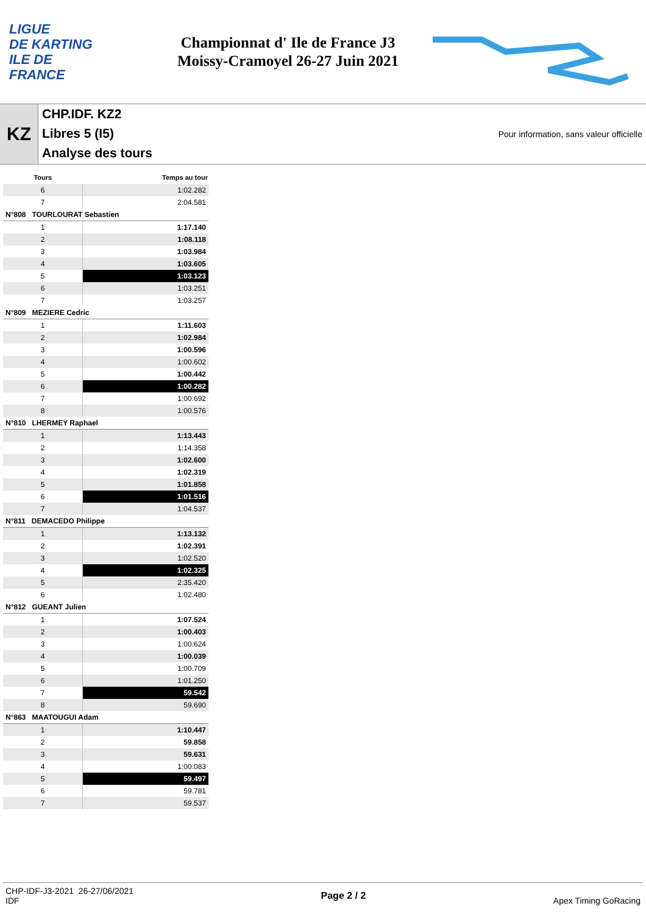LIGUE
DE KARTING
ILE DE
FRANCE
Championnat d' Ile de France J3
Moissy-Cramoyel 26-27 Juin 2021
KZ
CHP.IDF. KZ2
Libres 5 (I5)
Analyse des tours
Pour information, sans valeur officielle
| Tours | Temps au tour |
| --- | --- |
| 6 | 1:02.282 |
| 7 | 2:04.581 |
| N°808 TOURLOURAT Sebastien | |
| 1 | 1:17.140 |
| 2 | 1:08.118 |
| 3 | 1:03.984 |
| 4 | 1:03.605 |
| 5 | 1:03.123 |
| 6 | 1:03.251 |
| 7 | 1:03.257 |
| N°809 MEZIERE Cedric | |
| 1 | 1:11.603 |
| 2 | 1:02.984 |
| 3 | 1:00.596 |
| 4 | 1:00.602 |
| 5 | 1:00.442 |
| 6 | 1:00.282 |
| 7 | 1:00.692 |
| 8 | 1:00.576 |
| N°810 LHERMEY Raphael | |
| 1 | 1:13.443 |
| 2 | 1:14.358 |
| 3 | 1:02.600 |
| 4 | 1:02.319 |
| 5 | 1:01.858 |
| 6 | 1:01.516 |
| 7 | 1:04.537 |
| N°811 DEMACEDO Philippe | |
| 1 | 1:13.132 |
| 2 | 1:02.391 |
| 3 | 1:02.520 |
| 4 | 1:02.325 |
| 5 | 2:35.420 |
| 6 | 1:02.480 |
| N°812 GUEANT Julien | |
| 1 | 1:07.524 |
| 2 | 1:00.403 |
| 3 | 1:00.624 |
| 4 | 1:00.039 |
| 5 | 1:00.709 |
| 6 | 1:01.250 |
| 7 | 59.542 |
| 8 | 59.690 |
| N°863 MAATOUGUI Adam | |
| 1 | 1:10.447 |
| 2 | 59.858 |
| 3 | 59.631 |
| 4 | 1:00.083 |
| 5 | 59.497 |
| 6 | 59.781 |
| 7 | 59.537 |
CHP-IDF-J3-2021 26-27/06/2021
IDF
Page 2 / 2 Apex Timing GoRacing